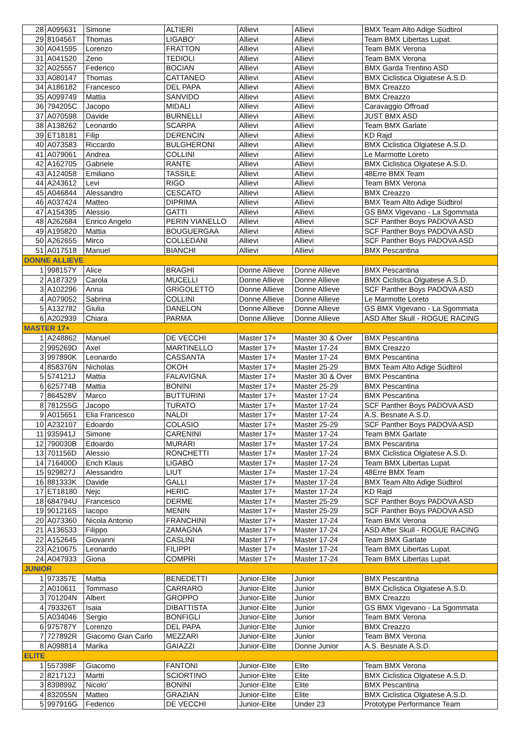| 28 | A095631 | Simone | ALTIERI | Allievi | Allievi | BMX Team Alto Adige Südtirol |
| 29 | 810456T | Thomas | LIGABO' | Allievi | Allievi | Team BMX Libertas Lupat. |
| 30 | A041595 | Lorenzo | FRATTON | Allievi | Allievi | Team BMX Verona |
| 31 | A041520 | Zeno | TEDIOLI | Allievi | Allievi | Team BMX Verona |
| 32 | A025557 | Federico | BOCIAN | Allievi | Allievi | BMX Garda Trentino ASD |
| 33 | A080147 | Thomas | CATTANEO | Allievi | Allievi | BMX Ciclistica Olgiatese A.S.D. |
| 34 | A186182 | Francesco | DEL PAPA | Allievi | Allievi | BMX Creazzo |
| 35 | A099749 | Mattia | SANVIDO | Allievi | Allievi | BMX Creazzo |
| 36 | 794205C | Jacopo | MIDALI | Allievi | Allievi | Caravaggio Offroad |
| 37 | A070598 | Davide | BURNELLI | Allievi | Allievi | JUST BMX ASD |
| 38 | A138262 | Leonardo | SCARPA | Allievi | Allievi | Team BMX Garlate |
| 39 | ET18181 | Filip | DERENCIN | Allievi | Allievi | KD Rajd |
| 40 | A073583 | Riccardo | BULGHERONI | Allievi | Allievi | BMX Ciclistica Olgiatese A.S.D. |
| 41 | A079061 | Andrea | COLLINI | Allievi | Allievi | Le Marmotte Loreto |
| 42 | A162705 | Gabriele | RANTE | Allievi | Allievi | BMX Ciclistica Olgiatese A.S.D. |
| 43 | A124058 | Emiliano | TASSILE | Allievi | Allievi | 48Erre BMX Team |
| 44 | A243612 | Levi | RIGO | Allievi | Allievi | Team BMX Verona |
| 45 | A046844 | Alessandro | CESCATO | Allievi | Allievi | BMX Creazzo |
| 46 | A037424 | Matteo | DIPRIMA | Allievi | Allievi | BMX Team Alto Adige Südtirol |
| 47 | A154395 | Alessio | GATTI | Allievi | Allievi | GS BMX Vigevano - La Sgommata |
| 48 | A262684 | Enrico Angelo | PERIN VIANELLO | Allievi | Allievi | SCF Panther Boys PADOVA ASD |
| 49 | A195820 | Mattia | BOUGUERGAA | Allievi | Allievi | SCF Panther Boys PADOVA ASD |
| 50 | A262655 | Mirco | COLLEDANI | Allievi | Allievi | SCF Panther Boys PADOVA ASD |
| 51 | A017518 | Manuel | BIANCHI | Allievi | Allievi | BMX Pescantina |
| DONNE ALLIEVE | | | | | | |
| 1 | 998157Y | Alice | BRAGHI | Donne Allieve | Donne Allieve | BMX Pescantina |
| 2 | A187329 | Carola | MUCELLI | Donne Allieve | Donne Allieve | BMX Ciclistica Olgiatese A.S.D. |
| 3 | A102296 | Anna | GRIGOLETTO | Donne Allieve | Donne Allieve | SCF Panther Boys PADOVA ASD |
| 4 | A079052 | Sabrina | COLLINI | Donne Allieve | Donne Allieve | Le Marmotte Loreto |
| 5 | A132782 | Giulia | DANELON | Donne Allieve | Donne Allieve | GS BMX Vigevano - La Sgommata |
| 6 | A202939 | Chiara | PARMA | Donne Allieve | Donne Allieve | ASD After Skull - ROGUE RACING |
| MASTER 17+ | | | | | | |
| 1 | A248862 | Manuel | DE VECCHI | Master 17+ | Master 30 & Over | BMX Pescantina |
| 2 | 995269D | Axel | MARTINELLO | Master 17+ | Master 17-24 | BMX Creazzo |
| 3 | 997890K | Leonardo | CASSANTA | Master 17+ | Master 17-24 | BMX Pescantina |
| 4 | 858376N | Nicholas | OKOH | Master 17+ | Master 25-29 | BMX Team Alto Adige Südtirol |
| 5 | 574121J | Mattia | FALAVIGNA | Master 17+ | Master 30 & Over | BMX Pescantina |
| 6 | 625774B | Mattia | BONINI | Master 17+ | Master 25-29 | BMX Pescantina |
| 7 | 864528V | Marco | BUTTURINI | Master 17+ | Master 17-24 | BMX Pescantina |
| 8 | 781255G | Jacopo | TURATO | Master 17+ | Master 17-24 | SCF Panther Boys PADOVA ASD |
| 9 | A015651 | Elia Francesco | NALDI | Master 17+ | Master 17-24 | A.S. Besnate A.S.D. |
| 10 | A232107 | Edoardo | COLASIO | Master 17+ | Master 25-29 | SCF Panther Boys PADOVA ASD |
| 11 | 935941J | Simone | CARENINI | Master 17+ | Master 17-24 | Team BMX Garlate |
| 12 | 790030B | Edoardo | MURARI | Master 17+ | Master 17-24 | BMX Pescantina |
| 13 | 701156D | Alessio | RONCHETTI | Master 17+ | Master 17-24 | BMX Ciclistica Olgiatese A.S.D. |
| 14 | 716400D | Erich Klaus | LIGABÒ | Master 17+ | Master 17-24 | Team BMX Libertas Lupat. |
| 15 | 929827J | Alessandro | LIUT | Master 17+ | Master 17-24 | 48Erre BMX Team |
| 16 | 881333K | Davide | GALLI | Master 17+ | Master 17-24 | BMX Team Alto Adige Südtirol |
| 17 | ET18180 | Nejc | HERIC | Master 17+ | Master 17-24 | KD Rajd |
| 18 | 684794U | Francesco | DERME | Master 17+ | Master 25-29 | SCF Panther Boys PADOVA ASD |
| 19 | 901216S | Iacopo | MENIN | Master 17+ | Master 25-29 | SCF Panther Boys PADOVA ASD |
| 20 | A073360 | Nicola Antonio | FRANCHINI | Master 17+ | Master 17-24 | Team BMX Verona |
| 21 | A136533 | Filippo | ZAMAGNA | Master 17+ | Master 17-24 | ASD After Skull - ROGUE RACING |
| 22 | A152645 | Giovanni | CASLINI | Master 17+ | Master 17-24 | Team BMX Garlate |
| 23 | A210675 | Leonardo | FILIPPI | Master 17+ | Master 17-24 | Team BMX Libertas Lupat. |
| 24 | A047933 | Giona | COMPRI | Master 17+ | Master 17-24 | Team BMX Libertas Lupat. |
| JUNIOR | | | | | | |
| 1 | 973357E | Mattia | BENEDETTI | Junior-Elite | Junior | BMX Pescantina |
| 2 | A010611 | Tommaso | CARRARO | Junior-Elite | Junior | BMX Ciclistica Olgiatese A.S.D. |
| 3 | 701204N | Albert | GROPPO | Junior-Elite | Junior | BMX Creazzo |
| 4 | 793326T | Isaia | DIBATTISTA | Junior-Elite | Junior | GS BMX Vigevano - La Sgommata |
| 5 | A034046 | Sergio | BONFIGLI | Junior-Elite | Junior | Team BMX Verona |
| 6 | 975787Y | Lorenzo | DEL PAPA | Junior-Elite | Junior | BMX Creazzo |
| 7 | 727892R | Giacomo Gian Carlo | MEZZARI | Junior-Elite | Junior | Team BMX Verona |
| 8 | A098814 | Marika | GAIAZZI | Junior-Elite | Donne Junior | A.S. Besnate A.S.D. |
| ELITE | | | | | | |
| 1 | 557398F | Giacomo | FANTONI | Junior-Elite | Elite | Team BMX Verona |
| 2 | 821712J | Martti | SCIORTINO | Junior-Elite | Elite | BMX Ciclistica Olgiatese A.S.D. |
| 3 | 839899Z | Nicolo' | BONINI | Junior-Elite | Elite | BMX Pescantina |
| 4 | 832055N | Matteo | GRAZIAN | Junior-Elite | Elite | BMX Ciclistica Olgiatese A.S.D. |
| 5 | 997916G | Federico | DE VECCHI | Junior-Elite | Under 23 | Prototype Performance Team |